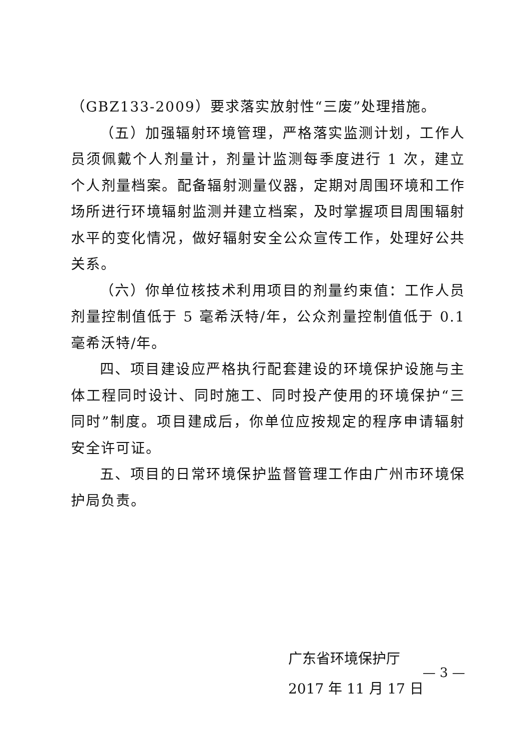（GBZ133-2009）要求落实放射性“三废”处理措施。
（五）加强辐射环境管理，严格落实监测计划，工作人员须佩戴个人剂量计，剂量计监测每季度进行 1 次，建立个人剂量档案。配备辐射测量仪器，定期对周围环境和工作场所进行环境辐射监测并建立档案，及时掌握项目周围辐射水平的变化情况，做好辐射安全公众宣传工作，处理好公共关系。
（六）你单位核技术利用项目的剂量约束值：工作人员剂量控制值低于 5 毫希沃特/年，公众剂量控制值低于 0.1 毫希沃特/年。
四、项目建设应严格执行配套建设的环境保护设施与主体工程同时设计、同时施工、同时投产使用的环境保护“三同时”制度。项目建成后，你单位应按规定的程序申请辐射安全许可证。
五、项目的日常环境保护监督管理工作由广州市环境保护局负责。
广东省环境保护厅
2017 年 11 月 17 日
— 3 —